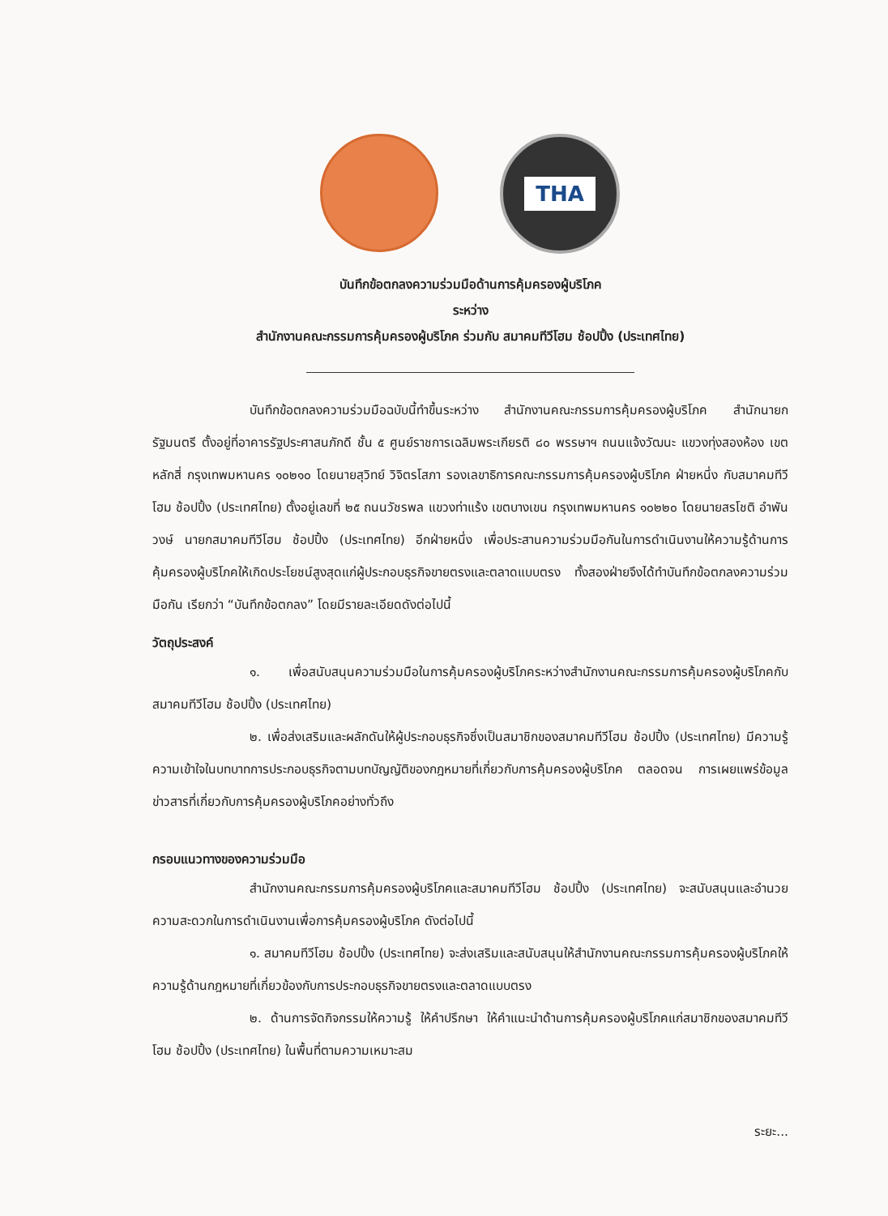THA
บันทึกข้อตกลงความร่วมมือด้านการคุ้มครองผู้บริโภค
ระหว่าง
สำนักงานคณะกรรมการคุ้มครองผู้บริโภค ร่วมกับ สมาคมทีวีโฮม ช้อปปิ้ง (ประเทศไทย)
บันทึกข้อตกลงความร่วมมือฉบับนี้ทำขึ้นระหว่าง สำนักงานคณะกรรมการคุ้มครองผู้บริโภค สำนักนายกรัฐมนตรี ตั้งอยู่ที่อาคารรัฐประศาสนภักดี ชั้น ๕ ศูนย์ราชการเฉลิมพระเกียรติ ๘๐ พรรษาฯ ถนนแจ้งวัฒนะ แขวงทุ่งสองห้อง เขตหลักสี่ กรุงเทพมหานคร ๑๐๒๑๐ โดยนายสุวิทย์ วิจิตรโสภา รองเลขาธิการคณะกรรมการคุ้มครองผู้บริโภค ฝ่ายหนึ่ง กับสมาคมทีวีโฮม ช้อปปิ้ง (ประเทศไทย) ตั้งอยู่เลขที่ ๒๕ ถนนวัชรพล แขวงท่าแร้ง เขตบางเขน กรุงเทพมหานคร ๑๐๒๒๐ โดยนายสรโชติ อำพันวงษ์ นายกสมาคมทีวีโฮม ช้อปปิ้ง (ประเทศไทย) อีกฝ่ายหนึ่ง เพื่อประสานความร่วมมือกันในการดำเนินงานให้ความรู้ด้านการคุ้มครองผู้บริโภคให้เกิดประโยชน์สูงสุดแก่ผู้ประกอบธุรกิจขายตรงและตลาดแบบตรง ทั้งสองฝ่ายจึงได้ทำบันทึกข้อตกลงความร่วมมือกัน เรียกว่า “บันทึกข้อตกลง” โดยมีรายละเอียดดังต่อไปนี้
วัตถุประสงค์
๑. เพื่อสนับสนุนความร่วมมือในการคุ้มครองผู้บริโภคระหว่างสำนักงานคณะกรรมการคุ้มครองผู้บริโภคกับสมาคมทีวีโฮม ช้อปปิ้ง (ประเทศไทย)
๒. เพื่อส่งเสริมและผลักดันให้ผู้ประกอบธุรกิจซึ่งเป็นสมาชิกของสมาคมทีวีโฮม ช้อปปิ้ง (ประเทศไทย) มีความรู้ ความเข้าใจในบทบาทการประกอบธุรกิจตามบทบัญญัติของกฎหมายที่เกี่ยวกับการคุ้มครองผู้บริโภค ตลอดจน การเผยแพร่ข้อมูลข่าวสารที่เกี่ยวกับการคุ้มครองผู้บริโภคอย่างทั่วถึง
กรอบแนวทางของความร่วมมือ
สำนักงานคณะกรรมการคุ้มครองผู้บริโภคและสมาคมทีวีโฮม ช้อปปิ้ง (ประเทศไทย) จะสนับสนุนและอำนวยความสะดวกในการดำเนินงานเพื่อการคุ้มครองผู้บริโภค ดังต่อไปนี้
๑. สมาคมทีวีโฮม ช้อปปิ้ง (ประเทศไทย) จะส่งเสริมและสนับสนุนให้สำนักงานคณะกรรมการคุ้มครองผู้บริโภคให้ความรู้ด้านกฎหมายที่เกี่ยวข้องกับการประกอบธุรกิจขายตรงและตลาดแบบตรง
๒. ด้านการจัดกิจกรรมให้ความรู้ ให้คำปรึกษา ให้คำแนะนำด้านการคุ้มครองผู้บริโภคแก่สมาชิกของสมาคมทีวีโฮม ช้อปปิ้ง (ประเทศไทย) ในพื้นที่ตามความเหมาะสม
ระยะ...